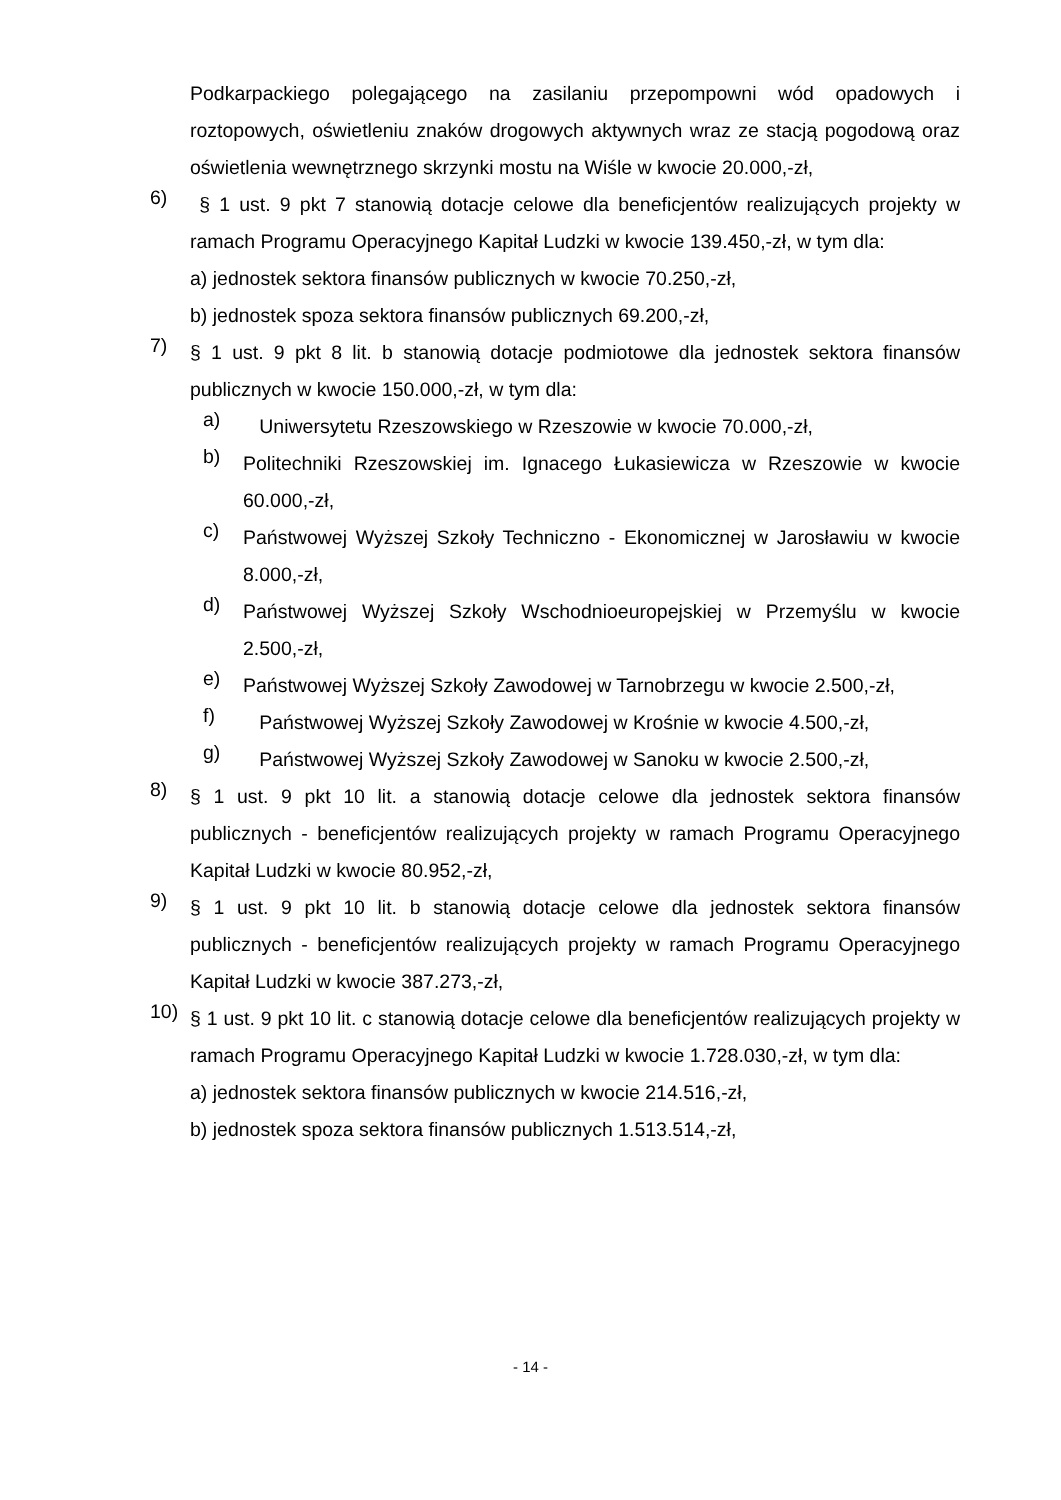Podkarpackiego polegającego na zasilaniu przepompowni wód opadowych i roztopowych, oświetleniu znaków drogowych aktywnych wraz ze stacją pogodową oraz oświetlenia wewnętrznego skrzynki mostu na Wiśle w kwocie 20.000,-zł,
6)
§ 1 ust. 9 pkt 7 stanowią dotacje celowe dla beneficjentów realizujących projekty w ramach Programu Operacyjnego Kapitał Ludzki w kwocie 139.450,-zł, w tym dla:
a) jednostek sektora finansów publicznych w kwocie 70.250,-zł,
b) jednostek spoza sektora finansów publicznych 69.200,-zł,
7)
§ 1 ust. 9 pkt 8 lit. b stanowią dotacje podmiotowe dla jednostek sektora finansów publicznych w kwocie 150.000,-zł, w tym dla:
a)
Uniwersytetu Rzeszowskiego w Rzeszowie w kwocie 70.000,-zł,
b)
Politechniki Rzeszowskiej im. Ignacego Łukasiewicza w Rzeszowie w kwocie 60.000,-zł,
c)
Państwowej Wyższej Szkoły Techniczno - Ekonomicznej w Jarosławiu w kwocie 8.000,-zł,
d)
Państwowej Wyższej Szkoły Wschodnioeuropejskiej w Przemyślu w kwocie 2.500,-zł,
e)
Państwowej Wyższej Szkoły Zawodowej w Tarnobrzegu w kwocie 2.500,-zł,
f)
Państwowej Wyższej Szkoły Zawodowej w Krośnie w kwocie 4.500,-zł,
g)
Państwowej Wyższej Szkoły Zawodowej w Sanoku w kwocie 2.500,-zł,
8)
§ 1 ust. 9 pkt 10 lit. a stanowią dotacje celowe dla jednostek sektora finansów publicznych - beneficjentów realizujących projekty w ramach Programu Operacyjnego Kapitał Ludzki w kwocie 80.952,-zł,
9)
§ 1 ust. 9 pkt 10 lit. b stanowią dotacje celowe dla jednostek sektora finansów publicznych - beneficjentów realizujących projekty w ramach Programu Operacyjnego Kapitał Ludzki w kwocie 387.273,-zł,
10)
§ 1 ust. 9 pkt 10 lit. c stanowią dotacje celowe dla beneficjentów realizujących projekty w ramach Programu Operacyjnego Kapitał Ludzki w kwocie 1.728.030,-zł, w tym dla:
a) jednostek sektora finansów publicznych w kwocie 214.516,-zł,
b) jednostek spoza sektora finansów publicznych 1.513.514,-zł,
- 14 -